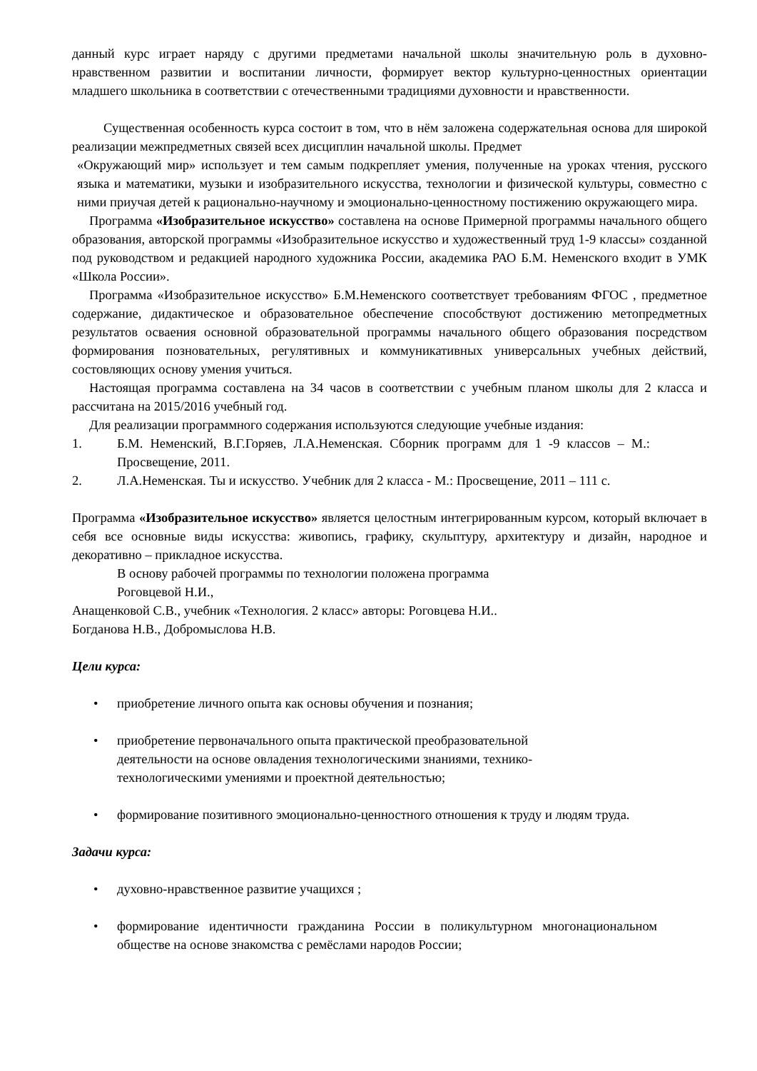данный курс играет наряду с другими предметами начальной школы значительную роль в духовно-нравственном развитии и воспитании личности, формирует вектор культурно-ценностных ориентации младшего школьника в соответствии с отечественными традициями духовности и нравственности.
Существенная особенность курса состоит в том, что в нём заложена содержательная основа для широкой реализации межпредметных связей всех дисциплин начальной школы. Предмет
«Окружающий мир» использует и тем самым подкрепляет умения, полученные на уроках чтения, русского языка и математики, музыки и изобразительного искусства, технологии и физической культуры, совместно с ними приучая детей к рационально-научному и эмоционально-ценностному постижению окружающего мира.
Программа «Изобразительное искусство» составлена на основе Примерной программы начального общего образования, авторской программы «Изобразительное искусство и художественный труд 1-9 классы» созданной под руководством и редакцией народного художника России, академика РАО Б.М. Неменского входит в УМК «Школа России».
Программа «Изобразительное искусство» Б.М.Неменского соответствует требованиям ФГОС , предметное содержание, дидактическое и образовательное обеспечение способствуют достижению метопредметных результатов осваения основной образовательной программы начального общего образования посредством формирования позновательных, регулятивных и коммуникативных универсальных учебных действий, состовляющих основу умения учиться.
Настоящая программа составлена на 34 часов в соответствии с учебным планом школы для 2 класса и рассчитана на 2015/2016 учебный год.
Для реализации программного содержания используются следующие учебные издания:
1. Б.М. Неменский, В.Г.Горяев, Л.А.Неменская. Сборник программ для 1 -9 классов – М.: Просвещение, 2011.
2. Л.А.Неменская. Ты и искусство. Учебник для 2 класса - М.: Просвещение, 2011 – 111 с.
Программа «Изобразительное искусство» является целостным интегрированным курсом, который включает в себя все основные виды искусства: живопись, графику, скульптуру, архитектуру и дизайн, народное и декоративно – прикладное искусства.
В основу рабочей программы по технологии положена программа
Роговцевой Н.И.,
Анащенковой С.В., учебник «Технология. 2 класс» авторы: Роговцева Н.И..
Богданова Н.В., Добромыслова Н.В.
Цели курса:
• приобретение личного опыта как основы обучения и познания;
• приобретение первоначального опыта практической преобразовательной
деятельности на основе овладения технологическими знаниями, технико-
технологическими умениями и проектной деятельностью;
• формирование позитивного эмоционально-ценностного отношения к труду и людям труда.
Задачи курса:
• духовно-нравственное развитие учащихся ;
• формирование идентичности гражданина России в поликультурном многонациональном обществе на основе знакомства с ремёслами народов России;